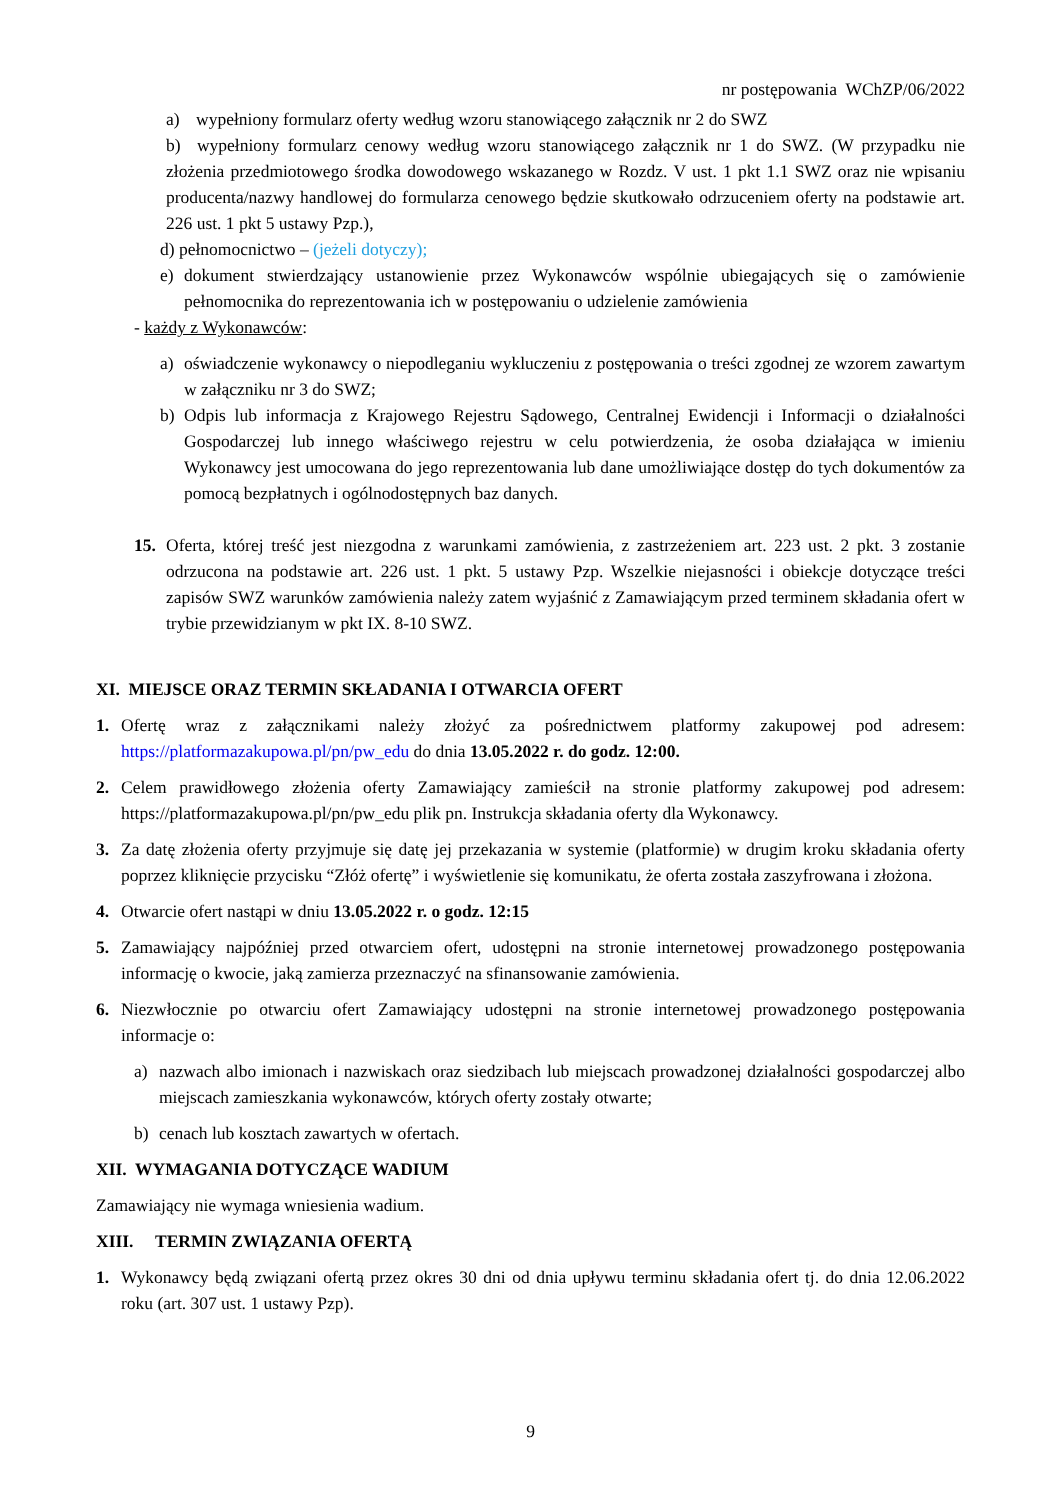nr postępowania WChZP/06/2022
a) wypełniony formularz oferty według wzoru stanowiącego załącznik nr 2 do SWZ
b) wypełniony formularz cenowy według wzoru stanowiącego załącznik nr 1 do SWZ. (W przypadku nie złożenia przedmiotowego środka dowodowego wskazanego w Rozdz. V ust. 1 pkt 1.1 SWZ oraz nie wpisaniu producenta/nazwy handlowej do formularza cenowego będzie skutkowało odrzuceniem oferty na podstawie art. 226 ust. 1 pkt 5 ustawy Pzp.),
d) pełnomocnictwo – (jeżeli dotyczy);
e) dokument stwierdzający ustanowienie przez Wykonawców wspólnie ubiegających się o zamówienie pełnomocnika do reprezentowania ich w postępowaniu o udzielenie zamówienia
- każdy z Wykonawców:
a) oświadczenie wykonawcy o niepodleganiu wykluczeniu z postępowania o treści zgodnej ze wzorem zawartym w załączniku nr 3 do SWZ;
b) Odpis lub informacja z Krajowego Rejestru Sądowego, Centralnej Ewidencji i Informacji o działalności Gospodarczej lub innego właściwego rejestru w celu potwierdzenia, że osoba działająca w imieniu Wykonawcy jest umocowana do jego reprezentowania lub dane umożliwiające dostęp do tych dokumentów za pomocą bezpłatnych i ogólnodostępnych baz danych.
15. Oferta, której treść jest niezgodna z warunkami zamówienia, z zastrzeżeniem art. 223 ust. 2 pkt. 3 zostanie odrzucona na podstawie art. 226 ust. 1 pkt. 5 ustawy Pzp. Wszelkie niejasności i obiekcje dotyczące treści zapisów SWZ warunków zamówienia należy zatem wyjaśnić z Zamawiającym przed terminem składania ofert w trybie przewidzianym w pkt IX. 8-10 SWZ.
XI. MIEJSCE ORAZ TERMIN SKŁADANIA I OTWARCIA OFERT
1. Ofertę wraz z załącznikami należy złożyć za pośrednictwem platformy zakupowej pod adresem: https://platformazakupowa.pl/pn/pw_edu do dnia 13.05.2022 r. do godz. 12:00.
2. Celem prawidłowego złożenia oferty Zamawiający zamieścił na stronie platformy zakupowej pod adresem: https://platformazakupowa.pl/pn/pw_edu plik pn. Instrukcja składania oferty dla Wykonawcy.
3. Za datę złożenia oferty przyjmuje się datę jej przekazania w systemie (platformie) w drugim kroku składania oferty poprzez kliknięcie przycisku “Złóż ofertę” i wyświetlenie się komunikatu, że oferta została zaszyfrowana i złożona.
4. Otwarcie ofert nastąpi w dniu 13.05.2022 r. o godz. 12:15
5. Zamawiający najpóźniej przed otwarciem ofert, udostępni na stronie internetowej prowadzonego postępowania informację o kwocie, jaką zamierza przeznaczyć na sfinansowanie zamówienia.
6. Niezwłocznie po otwarciu ofert Zamawiający udostępni na stronie internetowej prowadzonego postępowania informacje o:
a) nazwach albo imionach i nazwiskach oraz siedzibach lub miejscach prowadzonej działalności gospodarczej albo miejscach zamieszkania wykonawców, których oferty zostały otwarte;
b) cenach lub kosztach zawartych w ofertach.
XII. WYMAGANIA DOTYCZĄCE WADIUM
Zamawiający nie wymaga wniesienia wadium.
XIII. TERMIN ZWIĄZANIA OFERTĄ
1. Wykonawcy będą związani ofertą przez okres 30 dni od dnia upływu terminu składania ofert tj. do dnia 12.06.2022 roku (art. 307 ust. 1 ustawy Pzp).
9